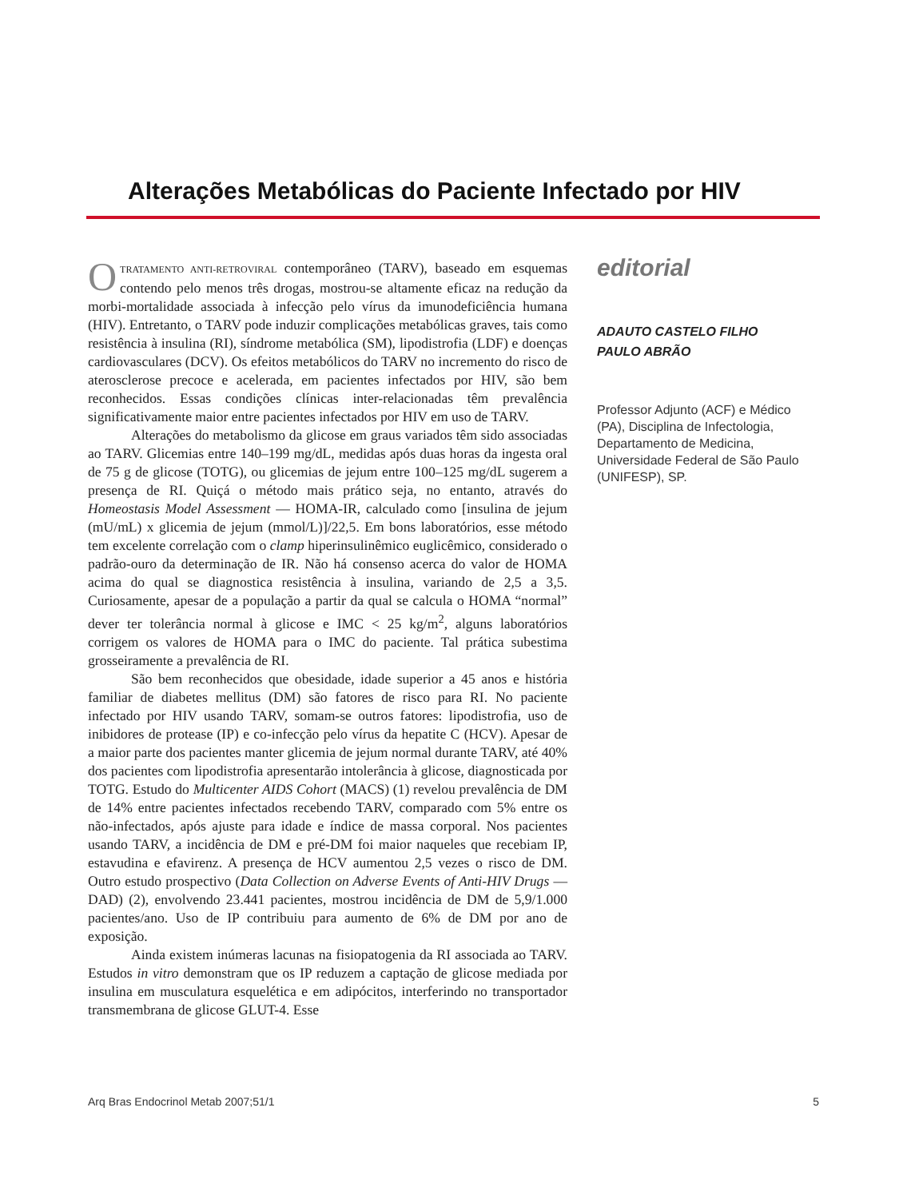Alterações Metabólicas do Paciente Infectado por HIV
OTRATAMENTO ANTI-RETROVIRAL contemporâneo (TARV), baseado em esquemas contendo pelo menos três drogas, mostrou-se altamente eficaz na redução da morbi-mortalidade associada à infecção pelo vírus da imunodeficiência humana (HIV). Entretanto, o TARV pode induzir complicações metabólicas graves, tais como resistência à insulina (RI), síndrome metabólica (SM), lipodistrofia (LDF) e doenças cardiovasculares (DCV). Os efeitos metabólicos do TARV no incremento do risco de aterosclerose precoce e acelerada, em pacientes infectados por HIV, são bem reconhecidos. Essas condições clínicas inter-relacionadas têm prevalência significativamente maior entre pacientes infectados por HIV em uso de TARV.
Alterações do metabolismo da glicose em graus variados têm sido associadas ao TARV. Glicemias entre 140–199 mg/dL, medidas após duas horas da ingesta oral de 75 g de glicose (TOTG), ou glicemias de jejum entre 100–125 mg/dL sugerem a presença de RI. Quiçá o método mais prático seja, no entanto, através do Homeostasis Model Assessment — HOMA-IR, calculado como [insulina de jejum (mU/mL) x glicemia de jejum (mmol/L)]/22,5. Em bons laboratórios, esse método tem excelente correlação com o clamp hiperinsulinêmico euglicêmico, considerado o padrão-ouro da determinação de IR. Não há consenso acerca do valor de HOMA acima do qual se diagnostica resistência à insulina, variando de 2,5 a 3,5. Curiosamente, apesar de a população a partir da qual se calcula o HOMA “normal” dever ter tolerância normal à glicose e IMC < 25 kg/m<sup>2</sup>, alguns laboratórios corrigem os valores de HOMA para o IMC do paciente. Tal prática subestima grosseiramente a prevalência de RI.
São bem reconhecidos que obesidade, idade superior a 45 anos e história familiar de diabetes mellitus (DM) são fatores de risco para RI. No paciente infectado por HIV usando TARV, somam-se outros fatores: lipodistrofia, uso de inibidores de protease (IP) e co-infecção pelo vírus da hepatite C (HCV). Apesar de a maior parte dos pacientes manter glicemia de jejum normal durante TARV, até 40% dos pacientes com lipodistrofia apresentarão intolerância à glicose, diagnosticada por TOTG. Estudo do Multicenter AIDS Cohort (MACS) (1) revelou prevalência de DM de 14% entre pacientes infectados recebendo TARV, comparado com 5% entre os não-infectados, após ajuste para idade e índice de massa corporal. Nos pacientes usando TARV, a incidência de DM e pré-DM foi maior naqueles que recebiam IP, estavudina e efavirenz. A presença de HCV aumentou 2,5 vezes o risco de DM. Outro estudo prospectivo (Data Collection on Adverse Events of Anti-HIV Drugs — DAD) (2), envolvendo 23.441 pacientes, mostrou incidência de DM de 5,9/1.000 pacientes/ano. Uso de IP contribuiu para aumento de 6% de DM por ano de exposição.
Ainda existem inúmeras lacunas na fisiopatogenia da RI associada ao TARV. Estudos in vitro demonstram que os IP reduzem a captação de glicose mediada por insulina em musculatura esquelética e em adipócitos, interferindo no transportador transmembrana de glicose GLUT-4. Esse
editorial
ADAUTO CASTELO FILHO
PAULO ABRÃO
Professor Adjunto (ACF) e Médico (PA), Disciplina de Infectologia, Departamento de Medicina, Universidade Federal de São Paulo (UNIFESP), SP.
Arq Bras Endocrinol Metab 2007;51/1 5